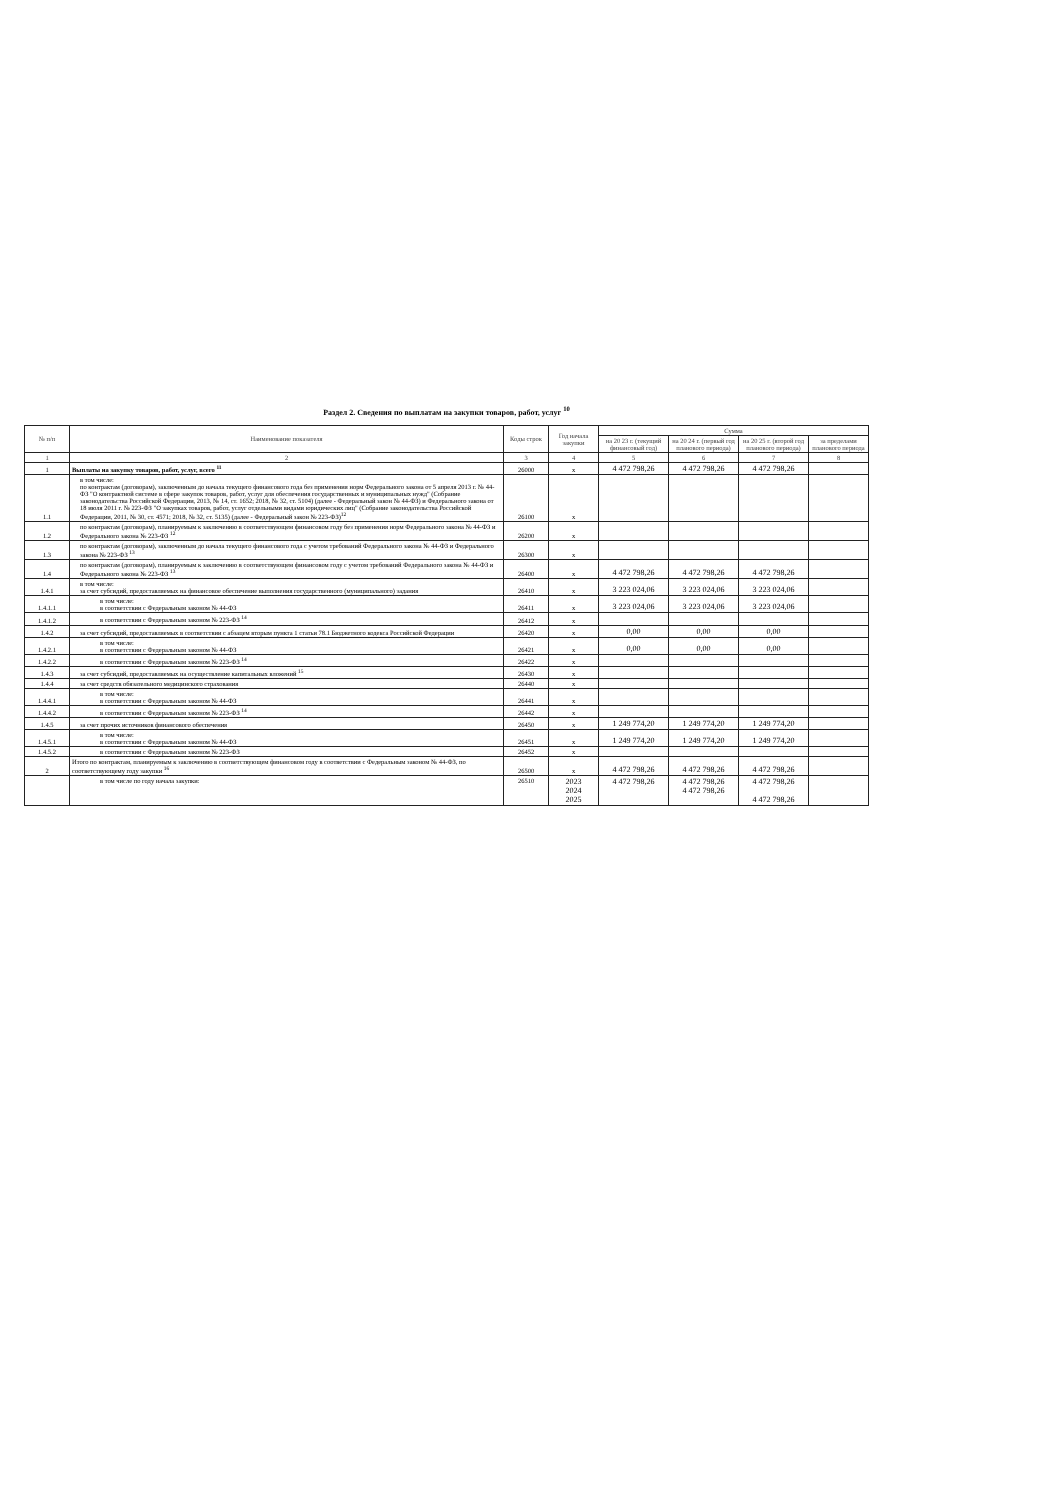Раздел 2. Сведения по выплатам на закупки товаров, работ, услуг <sup>10</sup>
| № п/п | Наименование показателя | Коды строк | Год начала закупки | Сумма | | | |
| --- | --- | --- | --- | --- | --- | --- | --- |
| | | | | на 20 23 г. (текущий финансовый год) | на 20 24 г. (первый год планового периода) | на 20 25 г. (второй год планового периода) | за пределами планового периода |
| 1 | 2 | 3 | 4 | 5 | 6 | 7 | 8 |
| 1 | Выплаты на закупку товаров, работ, услуг, всего <sup>11</sup> | 26000 | х | 4 472 798,26 | 4 472 798,26 | 4 472 798,26 | |
| 1.1 | в том числе: по контрактам (договорам), заключенным до начала текущего финансового года без применения норм Федерального закона от 5 апреля 2013 г. № 44-ФЗ "О контрактной системе в сфере закупок товаров, работ, услуг для обеспечения государственных и муниципальных нужд" (Собрание законодательства Российской Федерации, 2013, № 14, ст. 1652; 2018, № 32, ст. 5104) (далее - Федеральный закон № 44-ФЗ) и Федерального закона от 18 июля 2011 г. № 223-ФЗ "О закупках товаров, работ, услуг отдельными видами юридических лиц" (Собрание законодательства Российской Федерации, 2011, № 30, ст. 4571; 2018, № 32, ст. 5135) (далее - Федеральный закон № 223-ФЗ)<sup>12</sup> | 26100 | х | | | | |
| 1.2 | по контрактам (договорам), планируемым к заключению в соответствующем финансовом году без применения норм Федерального закона № 44-ФЗ и Федерального закона № 223-ФЗ <sup>12</sup> | 26200 | х | | | | |
| 1.3 | по контрактам (договорам), заключенным до начала текущего финансового года с учетом требований Федерального закона № 44-ФЗ и Федерального закона № 223-ФЗ <sup>13</sup> | 26300 | х | | | | |
| 1.4 | по контрактам (договорам), планируемым к заключению в соответствующем финансовом году с учетом требований Федерального закона № 44-ФЗ и Федерального закона № 223-ФЗ <sup>13</sup> | 26400 | х | 4 472 798,26 | 4 472 798,26 | 4 472 798,26 | |
| 1.4.1 | в том числе: за счет субсидий, предоставляемых на финансовое обеспечение выполнения государственного (муниципального) задания | 26410 | х | 3 223 024,06 | 3 223 024,06 | 3 223 024,06 | |
| 1.4.1.1 | в том числе: в соответствии с Федеральным законом № 44-ФЗ | 26411 | х | 3 223 024,06 | 3 223 024,06 | 3 223 024,06 | |
| 1.4.1.2 | в соответствии с Федеральным законом № 223-ФЗ <sup>14</sup> | 26412 | х | | | | |
| 1.4.2 | за счет субсидий, предоставляемых в соответствии с абзацем вторым пункта 1 статьи 78.1 Бюджетного кодекса Российской Федерации | 26420 | х | 0,00 | 0,00 | 0,00 | |
| 1.4.2.1 | в том числе: в соответствии с Федеральным законом № 44-ФЗ | 26421 | х | 0,00 | 0,00 | 0,00 | |
| 1.4.2.2 | в соответствии с Федеральным законом № 223-ФЗ <sup>14</sup> | 26422 | х | | | | |
| 1.4.3 | за счет субсидий, предоставляемых на осуществление капитальных вложений <sup>15</sup> | 26430 | х | | | | |
| 1.4.4 | за счет средств обязательного медицинского страхования | 26440 | х | | | | |
| 1.4.4.1 | в том числе: в соответствии с Федеральным законом № 44-ФЗ | 26441 | х | | | | |
| 1.4.4.2 | в соответствии с Федеральным законом № 223-ФЗ <sup>14</sup> | 26442 | х | | | | |
| 1.4.5 | за счет прочих источников финансового обеспечения | 26450 | х | 1 249 774,20 | 1 249 774,20 | 1 249 774,20 | |
| 1.4.5.1 | в том числе: в соответствии с Федеральным законом № 44-ФЗ | 26451 | х | 1 249 774,20 | 1 249 774,20 | 1 249 774,20 | |
| 1.4.5.2 | в соответствии с Федеральным законом № 223-ФЗ | 26452 | х | | | | |
| 2 | Итого по контрактам, планируемым к заключению в соответствующем финансовом году в соответствии с Федеральным законом № 44-ФЗ, по соответствующему году закупки <sup>16</sup> | 26500 | х | 4 472 798,26 | 4 472 798,26 | 4 472 798,26 | |
| | в том числе по году начала закупки: | 26510 | 2023 2024 2025 | 4 472 798,26 | 4 472 798,26 4 472 798,26 | 4 472 798,26 4 472 798,26 | |